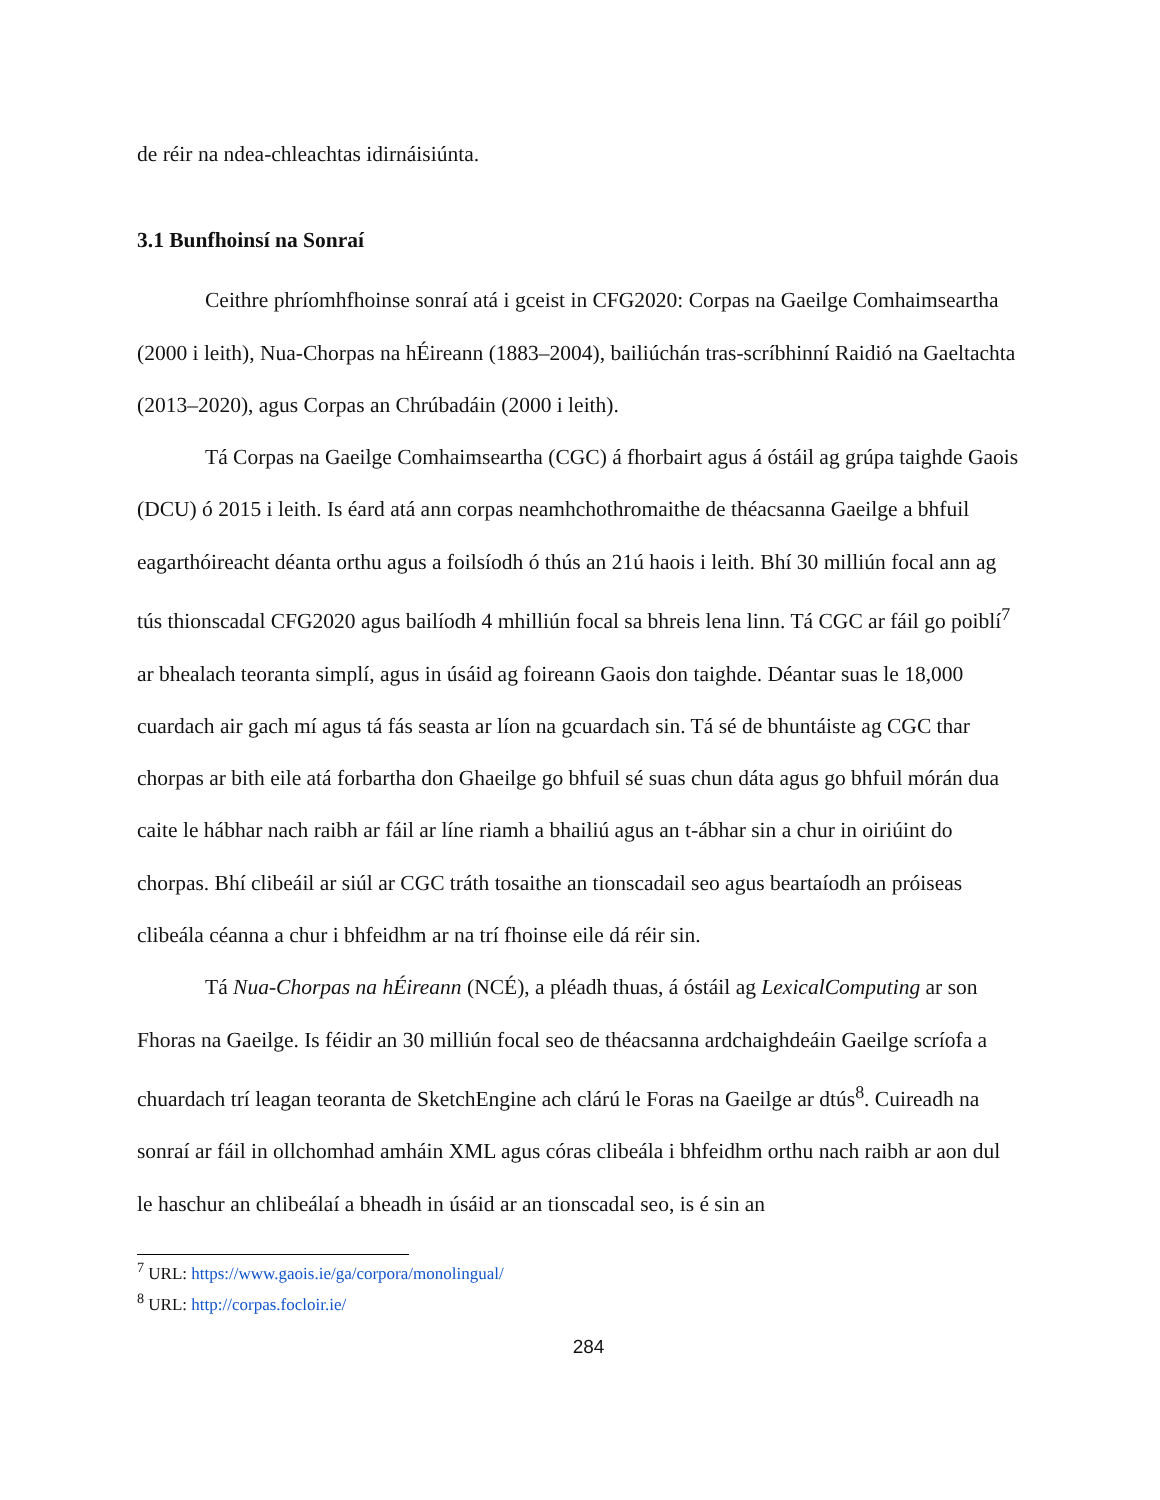de réir na ndea-chleachtas idirnáisiúnta.
3.1 Bunfhoinsí na Sonraí
Ceithre phríomhfhoinse sonraí atá i gceist in CFG2020: Corpas na Gaeilge Comhaimseartha (2000 i leith), Nua-Chorpas na hÉireann (1883–2004), bailiúchán tras-scríbhinní Raidió na Gaeltachta (2013–2020), agus Corpas an Chrúbadáin (2000 i leith).
Tá Corpas na Gaeilge Comhaimseartha (CGC) á fhorbairt agus á óstáil ag grúpa taighde Gaois (DCU) ó 2015 i leith. Is éard atá ann corpas neamhchothromaithe de théacsanna Gaeilge a bhfuil eagarthóireacht déanta orthu agus a foilsíodh ó thús an 21ú haois i leith. Bhí 30 milliún focal ann ag tús thionscadal CFG2020 agus bailíodh 4 mhilliún focal sa bhreis lena linn. Tá CGC ar fáil go poiblí<sup>7</sup> ar bhealach teoranta simplí, agus in úsáid ag foireann Gaois don taighde. Déantar suas le 18,000 cuardach air gach mí agus tá fás seasta ar líon na gcuardach sin. Tá sé de bhuntáiste ag CGC thar chorpas ar bith eile atá forbartha don Ghaeilge go bhfuil sé suas chun dáta agus go bhfuil mórán dua caite le hábhar nach raibh ar fáil ar líne riamh a bhailiú agus an t-ábhar sin a chur in oiriúint do chorpas. Bhí clibeáil ar siúl ar CGC tráth tosaithe an tionscadail seo agus beartaíodh an próiseas clibeála céanna a chur i bhfeidhm ar na trí fhoinse eile dá réir sin.
Tá Nua-Chorpas na hÉireann (NCÉ), a pléadh thuas, á óstáil ag LexicalComputing ar son Fhoras na Gaeilge. Is féidir an 30 milliún focal seo de théacsanna ardchaighdeáin Gaeilge scríofa a chuardach trí leagan teoranta de SketchEngine ach clárú le Foras na Gaeilge ar dtús<sup>8</sup>. Cuireadh na sonraí ar fáil in ollchomhad amháin XML agus córas clibeála i bhfeidhm orthu nach raibh ar aon dul le haschur an chlibeálaí a bheadh in úsáid ar an tionscadal seo, is é sin an
<sup>7</sup> URL: https://www.gaois.ie/ga/corpora/monolingual/
<sup>8</sup> URL: http://corpas.focloir.ie/
284